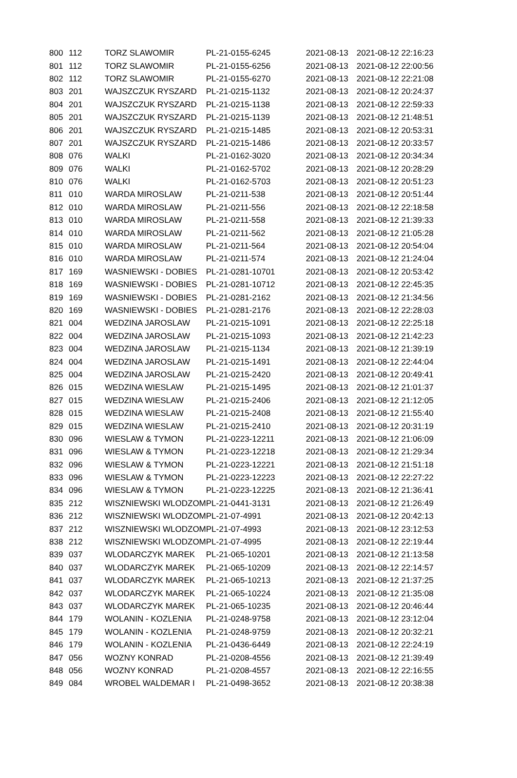| 800 | 112 | TORZ SLAWOMIR | PL-21-0155-6245 | 2021-08-13 | 2021-08-12 22:16:23 |
| 801 | 112 | TORZ SLAWOMIR | PL-21-0155-6256 | 2021-08-13 | 2021-08-12 22:00:56 |
| 802 | 112 | TORZ SLAWOMIR | PL-21-0155-6270 | 2021-08-13 | 2021-08-12 22:21:08 |
| 803 | 201 | WAJSZCZUK RYSZARD | PL-21-0215-1132 | 2021-08-13 | 2021-08-12 20:24:37 |
| 804 | 201 | WAJSZCZUK RYSZARD | PL-21-0215-1138 | 2021-08-13 | 2021-08-12 22:59:33 |
| 805 | 201 | WAJSZCZUK RYSZARD | PL-21-0215-1139 | 2021-08-13 | 2021-08-12 21:48:51 |
| 806 | 201 | WAJSZCZUK RYSZARD | PL-21-0215-1485 | 2021-08-13 | 2021-08-12 20:53:31 |
| 807 | 201 | WAJSZCZUK RYSZARD | PL-21-0215-1486 | 2021-08-13 | 2021-08-12 20:33:57 |
| 808 | 076 | WALKI | PL-21-0162-3020 | 2021-08-13 | 2021-08-12 20:34:34 |
| 809 | 076 | WALKI | PL-21-0162-5702 | 2021-08-13 | 2021-08-12 20:28:29 |
| 810 | 076 | WALKI | PL-21-0162-5703 | 2021-08-13 | 2021-08-12 20:51:23 |
| 811 | 010 | WARDA MIROSLAW | PL-21-0211-538 | 2021-08-13 | 2021-08-12 20:51:44 |
| 812 | 010 | WARDA MIROSLAW | PL-21-0211-556 | 2021-08-13 | 2021-08-12 22:18:58 |
| 813 | 010 | WARDA MIROSLAW | PL-21-0211-558 | 2021-08-13 | 2021-08-12 21:39:33 |
| 814 | 010 | WARDA MIROSLAW | PL-21-0211-562 | 2021-08-13 | 2021-08-12 21:05:28 |
| 815 | 010 | WARDA MIROSLAW | PL-21-0211-564 | 2021-08-13 | 2021-08-12 20:54:04 |
| 816 | 010 | WARDA MIROSLAW | PL-21-0211-574 | 2021-08-13 | 2021-08-12 21:24:04 |
| 817 | 169 | WASNIEWSKI - DOBIES | PL-21-0281-10701 | 2021-08-13 | 2021-08-12 20:53:42 |
| 818 | 169 | WASNIEWSKI - DOBIES | PL-21-0281-10712 | 2021-08-13 | 2021-08-12 22:45:35 |
| 819 | 169 | WASNIEWSKI - DOBIES | PL-21-0281-2162 | 2021-08-13 | 2021-08-12 21:34:56 |
| 820 | 169 | WASNIEWSKI - DOBIES | PL-21-0281-2176 | 2021-08-13 | 2021-08-12 22:28:03 |
| 821 | 004 | WEDZINA JAROSLAW | PL-21-0215-1091 | 2021-08-13 | 2021-08-12 22:25:18 |
| 822 | 004 | WEDZINA JAROSLAW | PL-21-0215-1093 | 2021-08-13 | 2021-08-12 21:42:23 |
| 823 | 004 | WEDZINA JAROSLAW | PL-21-0215-1134 | 2021-08-13 | 2021-08-12 21:39:19 |
| 824 | 004 | WEDZINA JAROSLAW | PL-21-0215-1491 | 2021-08-13 | 2021-08-12 22:44:04 |
| 825 | 004 | WEDZINA JAROSLAW | PL-21-0215-2420 | 2021-08-13 | 2021-08-12 20:49:41 |
| 826 | 015 | WEDZINA WIESLAW | PL-21-0215-1495 | 2021-08-13 | 2021-08-12 21:01:37 |
| 827 | 015 | WEDZINA WIESLAW | PL-21-0215-2406 | 2021-08-13 | 2021-08-12 21:12:05 |
| 828 | 015 | WEDZINA WIESLAW | PL-21-0215-2408 | 2021-08-13 | 2021-08-12 21:55:40 |
| 829 | 015 | WEDZINA WIESLAW | PL-21-0215-2410 | 2021-08-13 | 2021-08-12 20:31:19 |
| 830 | 096 | WIESLAW & TYMON | PL-21-0223-12211 | 2021-08-13 | 2021-08-12 21:06:09 |
| 831 | 096 | WIESLAW & TYMON | PL-21-0223-12218 | 2021-08-13 | 2021-08-12 21:29:34 |
| 832 | 096 | WIESLAW & TYMON | PL-21-0223-12221 | 2021-08-13 | 2021-08-12 21:51:18 |
| 833 | 096 | WIESLAW & TYMON | PL-21-0223-12223 | 2021-08-13 | 2021-08-12 22:27:22 |
| 834 | 096 | WIESLAW & TYMON | PL-21-0223-12225 | 2021-08-13 | 2021-08-12 21:36:41 |
| 835 | 212 | WISZNIEWSKI WLODZOM | PL-21-0441-3131 | 2021-08-13 | 2021-08-12 21:26:49 |
| 836 | 212 | WISZNIEWSKI WLODZOM | PL-21-07-4991 | 2021-08-13 | 2021-08-12 20:42:13 |
| 837 | 212 | WISZNIEWSKI WLODZOM | PL-21-07-4993 | 2021-08-13 | 2021-08-12 23:12:53 |
| 838 | 212 | WISZNIEWSKI WLODZOM | PL-21-07-4995 | 2021-08-13 | 2021-08-12 22:19:44 |
| 839 | 037 | WLODARCZYK MAREK | PL-21-065-10201 | 2021-08-13 | 2021-08-12 21:13:58 |
| 840 | 037 | WLODARCZYK MAREK | PL-21-065-10209 | 2021-08-13 | 2021-08-12 22:14:57 |
| 841 | 037 | WLODARCZYK MAREK | PL-21-065-10213 | 2021-08-13 | 2021-08-12 21:37:25 |
| 842 | 037 | WLODARCZYK MAREK | PL-21-065-10224 | 2021-08-13 | 2021-08-12 21:35:08 |
| 843 | 037 | WLODARCZYK MAREK | PL-21-065-10235 | 2021-08-13 | 2021-08-12 20:46:44 |
| 844 | 179 | WOLANIN - KOZLENIA | PL-21-0248-9758 | 2021-08-13 | 2021-08-12 23:12:04 |
| 845 | 179 | WOLANIN - KOZLENIA | PL-21-0248-9759 | 2021-08-13 | 2021-08-12 20:32:21 |
| 846 | 179 | WOLANIN - KOZLENIA | PL-21-0436-6449 | 2021-08-13 | 2021-08-12 22:24:19 |
| 847 | 056 | WOZNY KONRAD | PL-21-0208-4556 | 2021-08-13 | 2021-08-12 21:39:49 |
| 848 | 056 | WOZNY KONRAD | PL-21-0208-4557 | 2021-08-13 | 2021-08-12 22:16:55 |
| 849 | 084 | WROBEL WALDEMAR I | PL-21-0498-3652 | 2021-08-13 | 2021-08-12 20:38:38 |